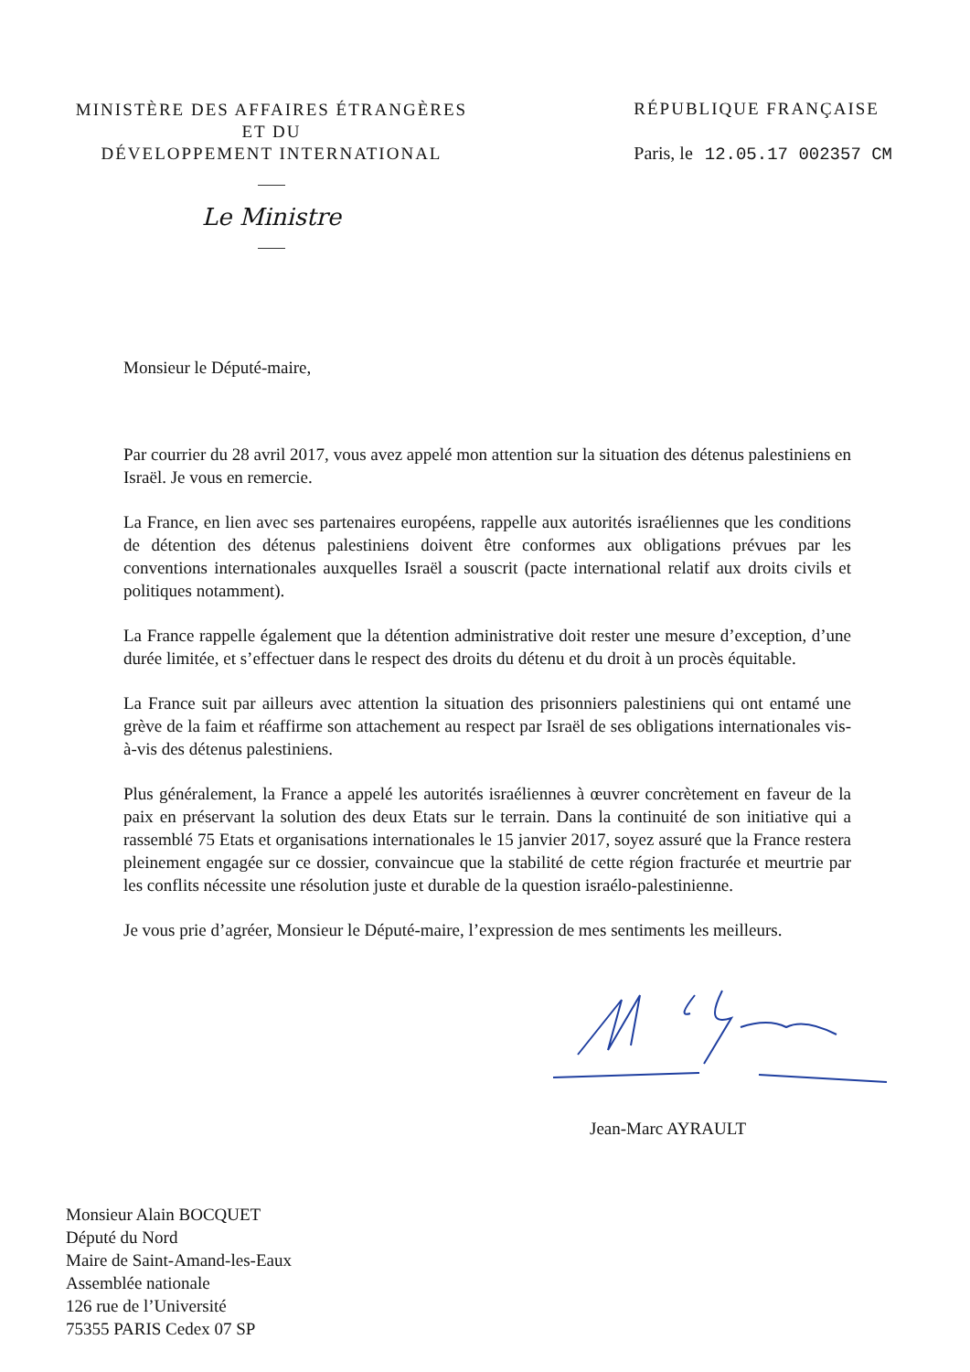MINISTÈRE DES AFFAIRES ÉTRANGÈRES
ET DU
DÉVELOPPEMENT INTERNATIONAL
Le Ministre
RÉPUBLIQUE FRANÇAISE
Paris, le 12.05.17 002357 CM
Monsieur le Député-maire,
Par courrier du 28 avril 2017, vous avez appelé mon attention sur la situation des détenus palestiniens en Israël. Je vous en remercie.
La France, en lien avec ses partenaires européens, rappelle aux autorités israéliennes que les conditions de détention des détenus palestiniens doivent être conformes aux obligations prévues par les conventions internationales auxquelles Israël a souscrit (pacte international relatif aux droits civils et politiques notamment).
La France rappelle également que la détention administrative doit rester une mesure d’exception, d’une durée limitée, et s’effectuer dans le respect des droits du détenu et du droit à un procès équitable.
La France suit par ailleurs avec attention la situation des prisonniers palestiniens qui ont entamé une grève de la faim et réaffirme son attachement au respect par Israël de ses obligations internationales vis-à-vis des détenus palestiniens.
Plus généralement, la France a appelé les autorités israéliennes à œuvrer concrètement en faveur de la paix en préservant la solution des deux Etats sur le terrain. Dans la continuité de son initiative qui a rassemblé 75 Etats et organisations internationales le 15 janvier 2017, soyez assuré que la France restera pleinement engagée sur ce dossier, convaincue que la stabilité de cette région fracturée et meurtrie par les conflits nécessite une résolution juste et durable de la question israélo-palestinienne.
Je vous prie d’agréer, Monsieur le Député-maire, l’expression de mes sentiments les meilleurs.
Jean-Marc AYRAULT
Monsieur Alain BOCQUET
Député du Nord
Maire de Saint-Amand-les-Eaux
Assemblée nationale
126 rue de l’Université
75355 PARIS Cedex 07 SP